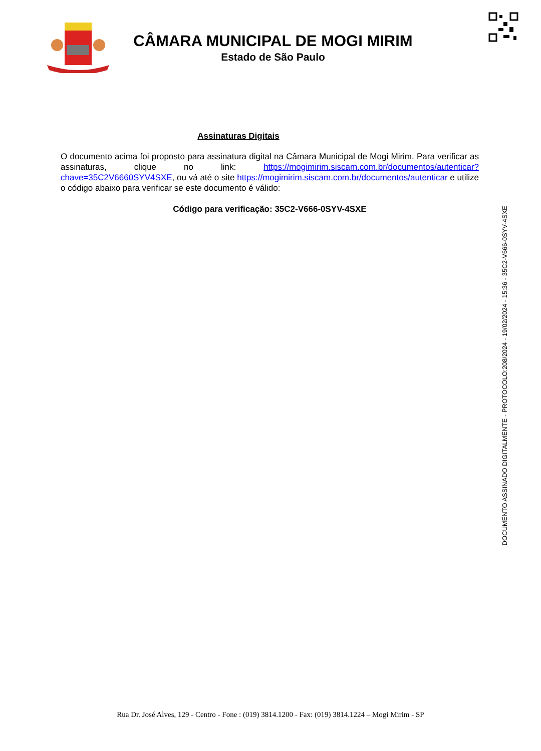CÂMARA MUNICIPAL DE MOGI MIRIM
Estado de São Paulo
Assinaturas Digitais
O documento acima foi proposto para assinatura digital na Câmara Municipal de Mogi Mirim. Para verificar as assinaturas, clique no link: https://mogimirim.siscam.com.br/documentos/autenticar?chave=35C2V6660SYV4SXE, ou vá até o site https://mogimirim.siscam.com.br/documentos/autenticar e utilize o código abaixo para verificar se este documento é válido:
Código para verificação: 35C2-V666-0SYV-4SXE
DOCUMENTO ASSINADO DIGITALMENTE - PROTOCOLO:208/2024 - 19/02/2024 - 15:36 - 35C2-V666-0SYV-4SXE
Rua Dr. José Alves, 129 - Centro - Fone : (019) 3814.1200 - Fax: (019) 3814.1224 – Mogi Mirim - SP